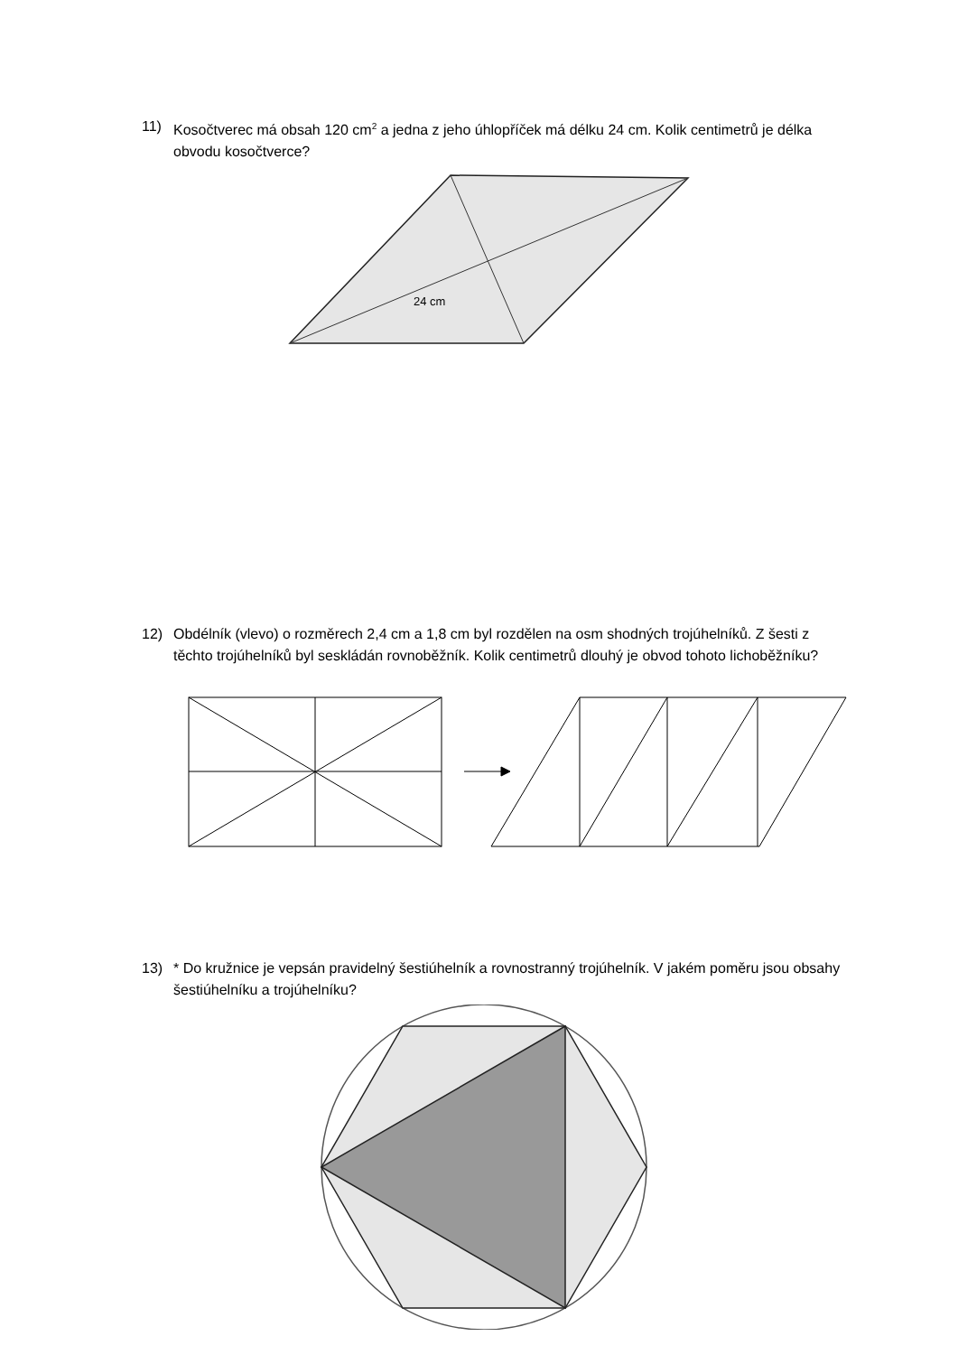11) Kosočtverec má obsah 120 cm<sup>2</sup> a jedna z jeho úhlopříček má délku 24 cm. Kolik centimetrů je délka obvodu kosočtverce?
24 cm
12) Obdélník (vlevo) o rozměrech 2,4 cm a 1,8 cm byl rozdělen na osm shodných trojúhelníků. Z šesti z těchto trojúhelníků byl seskládán rovnoběžník. Kolik centimetrů dlouhý je obvod tohoto lichoběžníku?
13) * Do kružnice je vepsán pravidelný šestiúhelník a rovnostranný trojúhelník. V jakém poměru jsou obsahy šestiúhelníku a trojúhelníku?